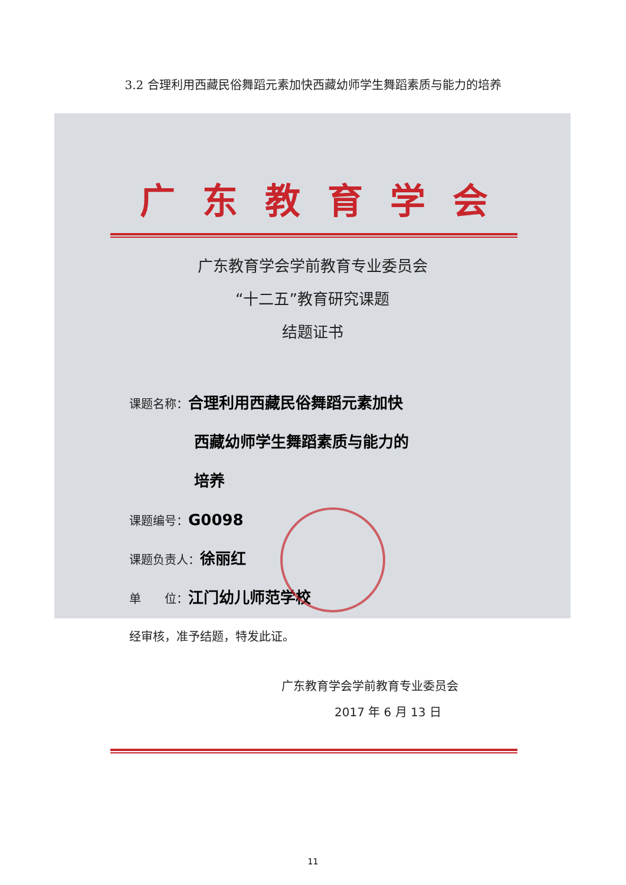3.2 合理利用西藏民俗舞蹈元素加快西藏幼师学生舞蹈素质与能力的培养
广东教育学会
广东教育学会学前教育专业委员会
“十二五”教育研究课题
结题证书
课题名称：合理利用西藏民俗舞蹈元素加快
西藏幼师学生舞蹈素质与能力的
培养
课题编号：G0098
课题负责人：徐丽红
单　　位：江门幼儿师范学校
经审核，准予结题，特发此证。
广东教育学会学前教育专业委员会
2017 年 6 月 13 日
11